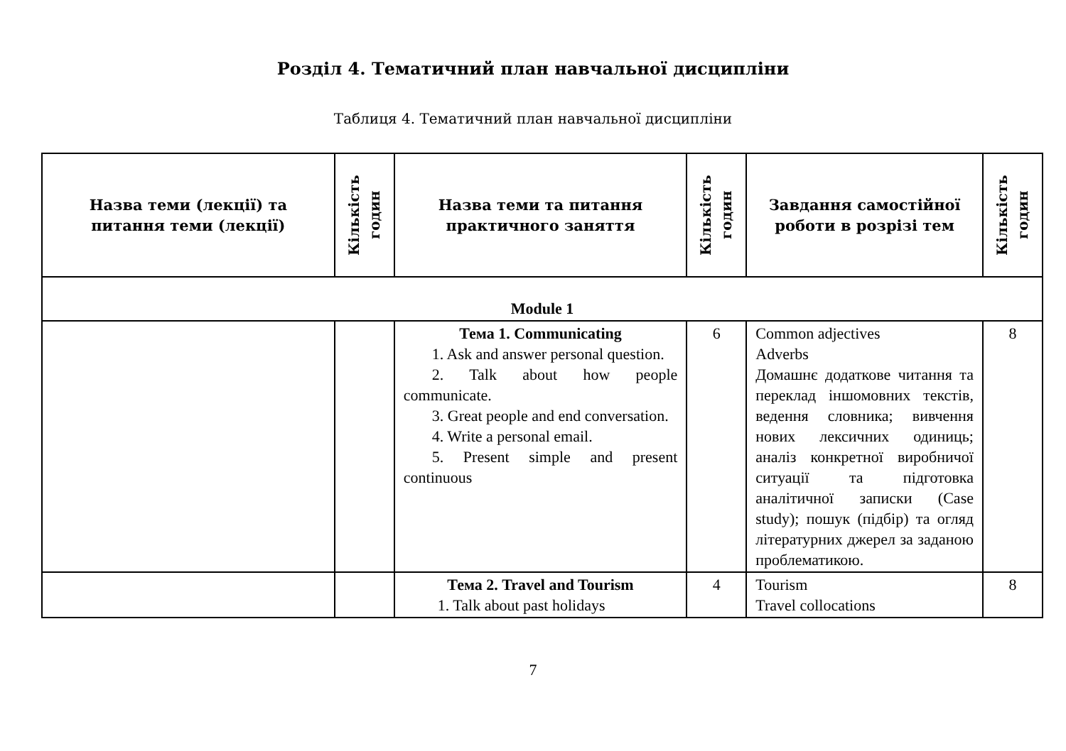Розділ 4. Тематичний план навчальної дисципліни
Таблиця 4. Тематичний план навчальної дисципліни
| Назва теми (лекції) та питання теми (лекції) | Кількість годин | Назва теми та питання практичного заняття | Кількість годин | Завдання самостійної роботи в розрізі тем | Кількість годин |
| --- | --- | --- | --- | --- | --- |
| Module 1 | | | | | |
| | | Тема 1. Communicating 1. Ask and answer personal question. 2. Talk about how people communicate. 3. Great people and end conversation. 4. Write a personal email. 5. Present simple and present continuous | 6 | Common adjectives Adverbs Домашнє додаткове читання та переклад іншомовних текстів, ведення словника; вивчення нових лексичних одиниць; аналіз конкретної виробничої ситуації та підготовка аналітичної записки (Case study); пошук (підбір) та огляд літературних джерел за заданою проблематикою. | 8 |
| | | Тема 2. Travel and Tourism 1. Talk about past holidays | 4 | Tourism Travel collocations | 8 |
7